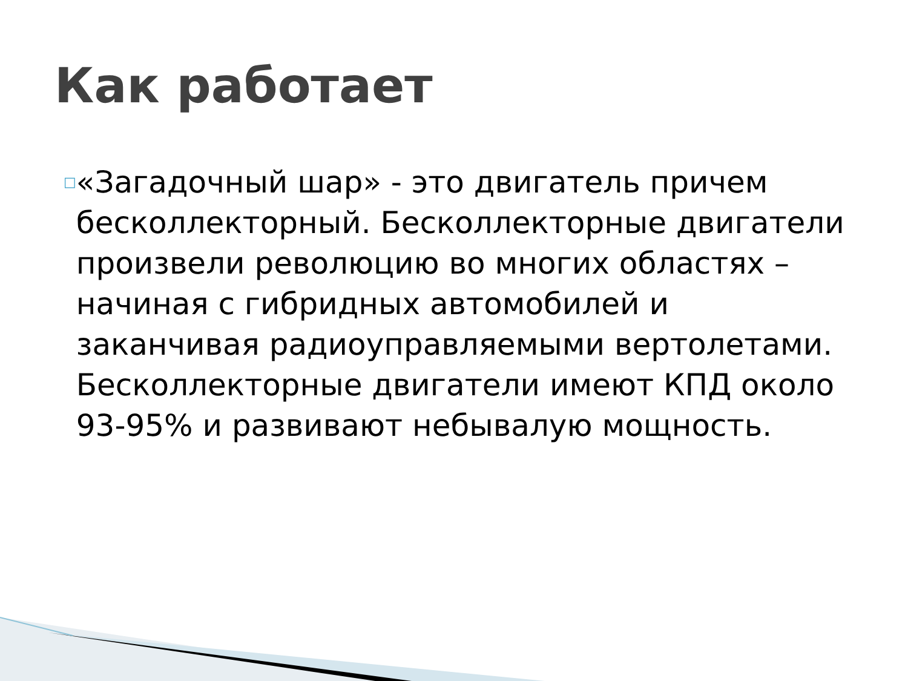Как работает
□
«Загадочный шар» - это двигатель причем бесколлекторный. Бесколлекторные двигатели произвели революцию во многих областях – начиная с гибридных автомобилей и заканчивая радиоуправляемыми вертолетами. Бесколлекторные двигатели имеют КПД около 93-95% и развивают небывалую мощность.